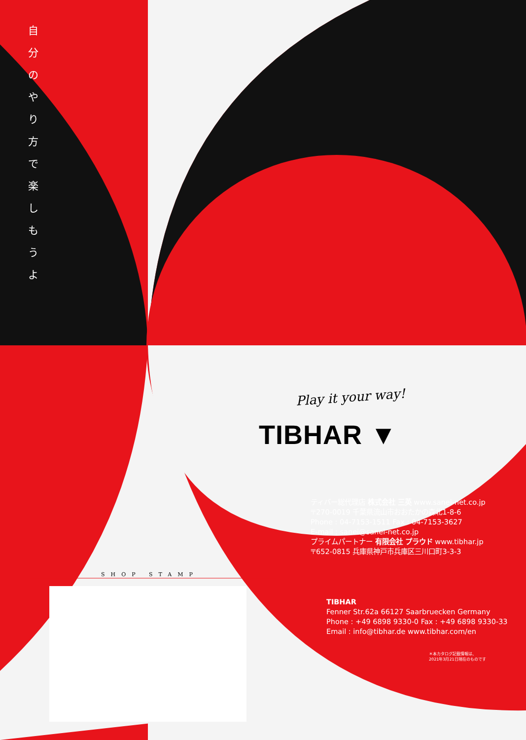自
分
の
や
り
方
で
楽
し
も
う
よ
Play it your way!
TIBHAR ▼
SHOP STAMP
ティバー総代理店 株式会社 三英 www.sanei-net.co.jp
〒270-0019 千葉県流山市おおたかの森北1-8-6
Phone : 04-7153-1511 Fax : 04-7153-3627
E-mail : sanei@sanei-net.co.jp
プライムパートナー 有限会社 プラウド www.tibhar.jp
〒652-0815 兵庫県神戸市兵庫区三川口町3-3-3
TIBHAR
Fenner Str.62a 66127 Saarbruecken Germany
Phone : +49 6898 9330-0 Fax : +49 6898 9330-33
Email : info@tibhar.de www.tibhar.com/en
＊本カタログ記載情報は、
2021年3月21日現在のものです